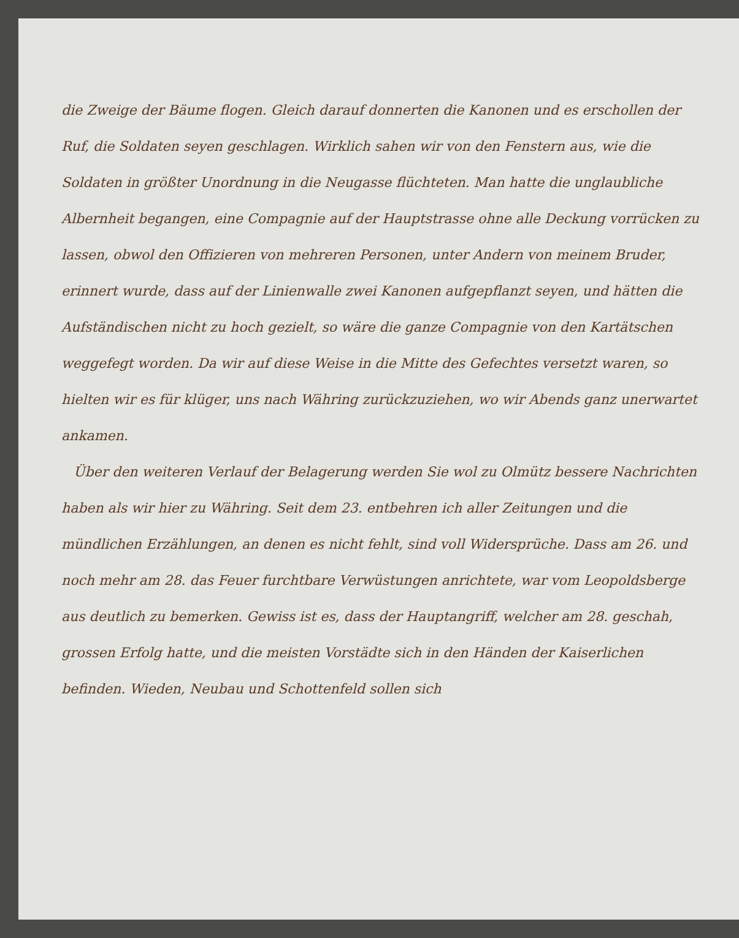die Zweige der Bäume flogen. Gleich darauf donnerten die Kanonen und es erschollen der Ruf, die Soldaten seyen geschlagen. Wirklich sahen wir von den Fenstern aus, wie die Soldaten in größter Unordnung in die Neugasse flüchteten. Man hatte die unglaubliche Albernheit begangen, eine Compagnie auf der Hauptstrasse ohne alle Deckung vorrücken zu lassen, obwol den Offizieren von mehreren Personen, unter Andern von meinem Bruder, erinnert wurde, dass auf der Linienwalle zwei Kanonen aufgepflanzt seyen, und hätten die Aufständischen nicht zu hoch gezielt, so wäre die ganze Compagnie von den Kartätschen weggefegt worden. Da wir auf diese Weise in die Mitte des Gefechtes versetzt waren, so hielten wir es für klüger, uns nach Währing zurückzuziehen, wo wir Abends ganz unerwartet ankamen.
Über den weiteren Verlauf der Belagerung werden Sie wol zu Olmütz bessere Nachrichten haben als wir hier zu Währing. Seit dem 23. entbehren ich aller Zeitungen und die mündlichen Erzählungen, an denen es nicht fehlt, sind voll Widersprüche. Dass am 26. und noch mehr am 28. das Feuer furchtbare Verwüstungen anrichtete, war vom Leopoldsberge aus deutlich zu bemerken. Gewiss ist es, dass der Hauptangriff, welcher am 28. geschah, grossen Erfolg hatte, und die meisten Vorstädte sich in den Händen der Kaiserlichen befinden. Wieden, Neubau und Schottenfeld sollen sich